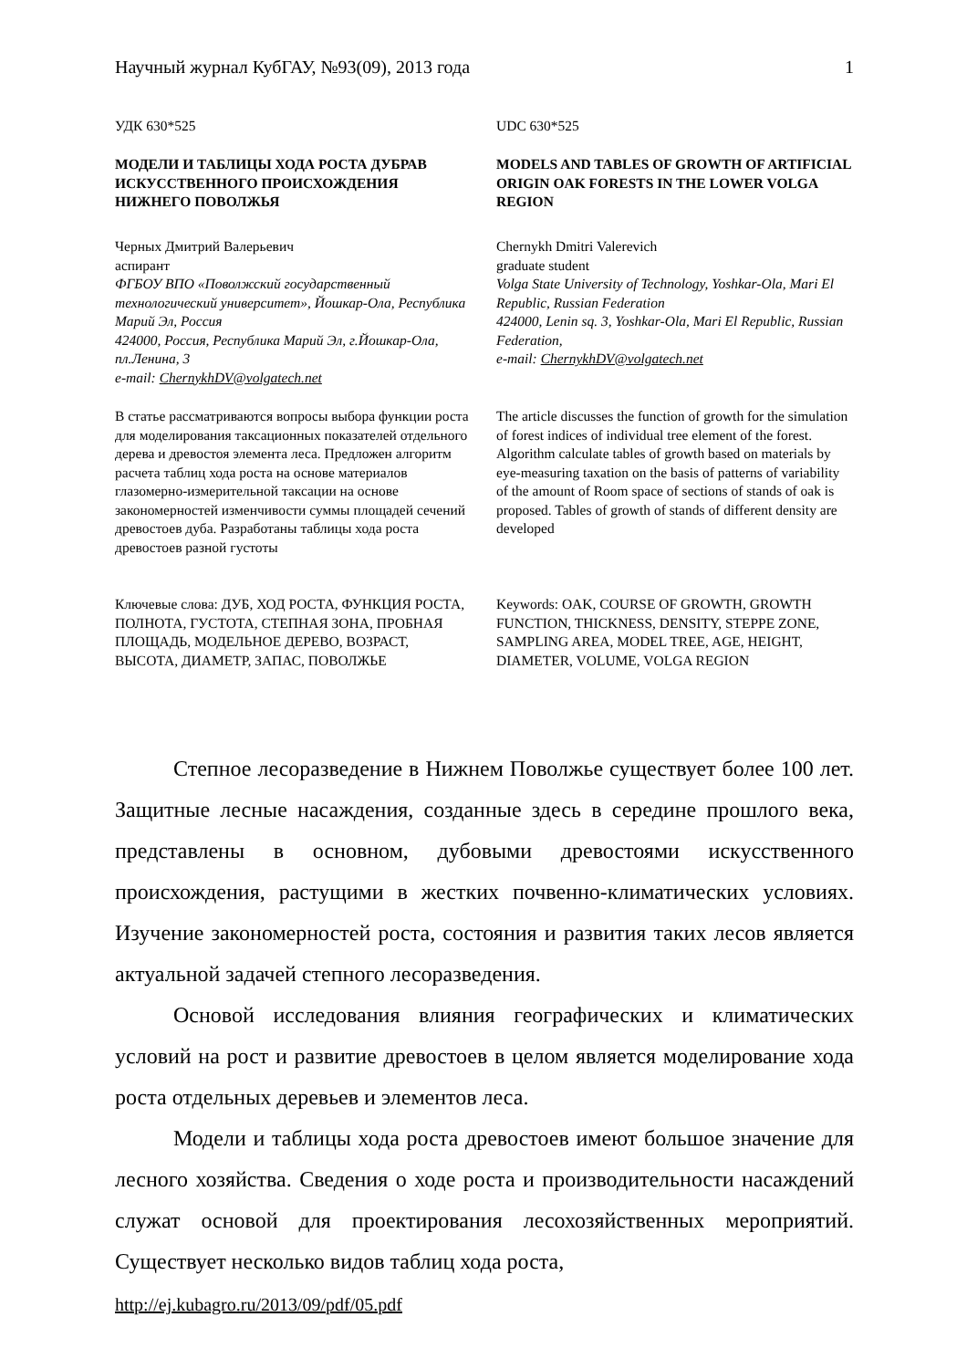Научный журнал КубГАУ, №93(09), 2013 года 1
УДК 630*525 UDC 630*525
МОДЕЛИ И ТАБЛИЦЫ ХОДА РОСТА ДУБРАВ ИСКУССТВЕННОГО ПРОИСХОЖДЕНИЯ НИЖНЕГО ПОВОЛЖЬЯ
MODELS AND TABLES OF GROWTH OF ARTIFICIAL ORIGIN OAK FORESTS IN THE LOWER VOLGA REGION
Черных Дмитрий Валерьевич
аспирант
ФГБОУ ВПО «Поволжский государственный технологический университет», Йошкар-Ола, Республика Марий Эл, Россия
424000, Россия, Республика Марий Эл, г.Йошкар-Ола, пл.Ленина, 3
e-mail: ChernykhDV@volgatech.net
Chernykh Dmitri Valerevich
graduate student
Volga State University of Technology, Yoshkar-Ola, Mari El Republic, Russian Federation
424000, Lenin sq. 3, Yoshkar-Ola, Mari El Republic, Russian Federation,
e-mail: ChernykhDV@volgatech.net
В статье рассматриваются вопросы выбора функции роста для моделирования таксационных показателей отдельного дерева и древостоя элемента леса. Предложен алгоритм расчета таблиц хода роста на основе материалов глазомерно-измерительной таксации на основе закономерностей изменчивости суммы площадей сечений древостоев дуба. Разработаны таблицы хода роста древостоев разной густоты
The article discusses the function of growth for the simulation of forest indices of individual tree element of the forest. Algorithm calculate tables of growth based on materials by eye-measuring taxation on the basis of patterns of variability of the amount of Room space of sections of stands of oak is proposed. Tables of growth of stands of different density are developed
Ключевые слова: ДУБ, ХОД РОСТА, ФУНКЦИЯ РОСТА, ПОЛНОТА, ГУСТОТА, СТЕПНАЯ ЗОНА, ПРОБНАЯ ПЛОЩАДЬ, МОДЕЛЬНОЕ ДЕРЕВО, ВОЗРАСТ, ВЫСОТА, ДИАМЕТР, ЗАПАС, ПОВОЛЖЬЕ
Keywords: OAK, COURSE OF GROWTH, GROWTH FUNCTION, THICKNESS, DENSITY, STEPPE ZONE, SAMPLING AREA, MODEL TREE, AGE, HEIGHT, DIAMETER, VOLUME, VOLGA REGION
Степное лесоразведение в Нижнем Поволжье существует более 100 лет. Защитные лесные насаждения, созданные здесь в середине прошлого века, представлены в основном, дубовыми древостоями искусственного происхождения, растущими в жестких почвенно-климатических условиях. Изучение закономерностей роста, состояния и развития таких лесов является актуальной задачей степного лесоразведения.
Основой исследования влияния географических и климатических условий на рост и развитие древостоев в целом является моделирование хода роста отдельных деревьев и элементов леса.
Модели и таблицы хода роста древостоев имеют большое значение для лесного хозяйства. Сведения о ходе роста и производительности насаждений служат основой для проектирования лесохозяйственных мероприятий. Существует несколько видов таблиц хода роста,
http://ej.kubagro.ru/2013/09/pdf/05.pdf